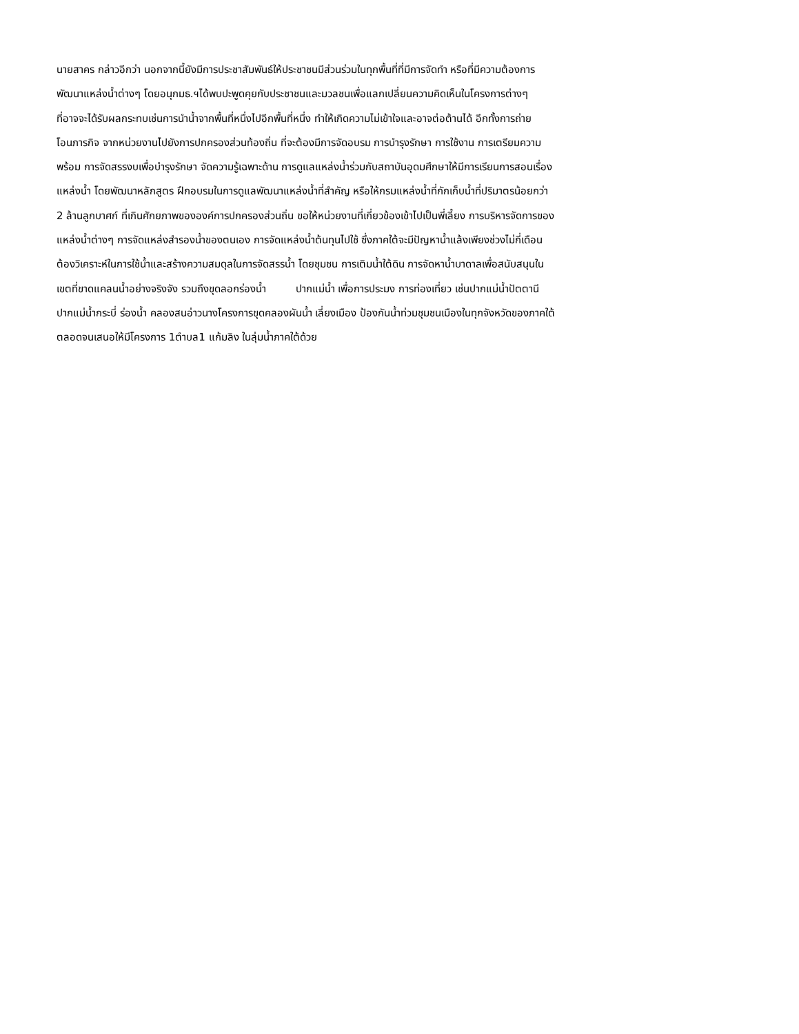นายสาคร กล่าวอีกว่า นอกจากนี้ยังมีการประชาสัมพันธ์ให้ประชาชนมีส่วนร่วมในทุกพื้นที่ที่มีการจัดทำ หรือที่มีความต้องการ
พัฒนาแหล่งน้ำต่างๆ โดยอนุกมธ.ฯได้พบปะพูดคุยกับประชาชนและมวลชนเพื่อแลกเปลี่ยนความคิดเห็นในโครงการต่างๆ
ที่อาจจะได้รับผลกระทบเช่นการนำน้ำจากพื้นที่หนึ่งไปอีกพื้นที่หนึ่ง ทำให้เกิดความไม่เข้าใจและอาจต่อต้านได้ อีกทั้งการถ่าย
โอนภารกิจ จากหน่วยงานไปยังการปกครองส่วนท้องถิ่น ที่จะต้องมีการจัดอบรม การบำรุงรักษา การใช้งาน การเตรียมความ
พร้อม การจัดสรรงบเพื่อบำรุงรักษา จัดความรู้เฉพาะด้าน การดูแลแหล่งน้ำร่วมกับสถาบันอุดมศึกษาให้มีการเรียนการสอนเรื่อง
แหล่งน้ำ โดยพัฒนาหลักสูตร ฝึกอบรมในการดูแลพัฒนาแหล่งน้ำที่สำคัญ หรือให้กรมแหล่งน้ำที่กักเก็บน้ำที่ปริมาตรน้อยกว่า
2 ล้านลูกบาศก์ ที่เกินศักยภาพขององค์การปกครองส่วนถิ่น ขอให้หน่วยงานที่เกี่ยวข้องเข้าไปเป็นพี่เลี้ยง การบริหารจัดการของ
แหล่งน้ำต่างๆ การจัดแหล่งสำรองน้ำของตนเอง การจัดแหล่งน้ำต้นทุนไปใช้ ซึ่งภาคใต้จะมีปัญหาน้ำแล้งเพียงช่วงไม่กี่เดือน
ต้องวิเคราะห์ในการใช้น้ำและสร้างความสมดุลในการจัดสรรน้ำ โดยชุมชน การเติมน้ำใต้ดิน การจัดหาน้ำบาดาลเพื่อสนับสนุนใน
เขตที่ขาดแคลนน้ำอย่างจริงจัง รวมถึงขุดลอกร่องน้ำ ปากแม่น้ำ เพื่อการประมง การท่องเที่ยว เช่นปากแม่น้ำปัตตานี
ปากแม่น้ำกระบี่ ร่องน้ำ คลองสนอ่าวนางโครงการขุดคลองผันน้ำ เลี่ยงเมือง ป้องกันน้ำท่วมชุมชนเมืองในทุกจังหวัดของภาคใต้
ตลอดจนเสนอให้มีโครงการ 1ตำบล1 แก้มลิง ในลุ่มน้ำภาคใต้ด้วย